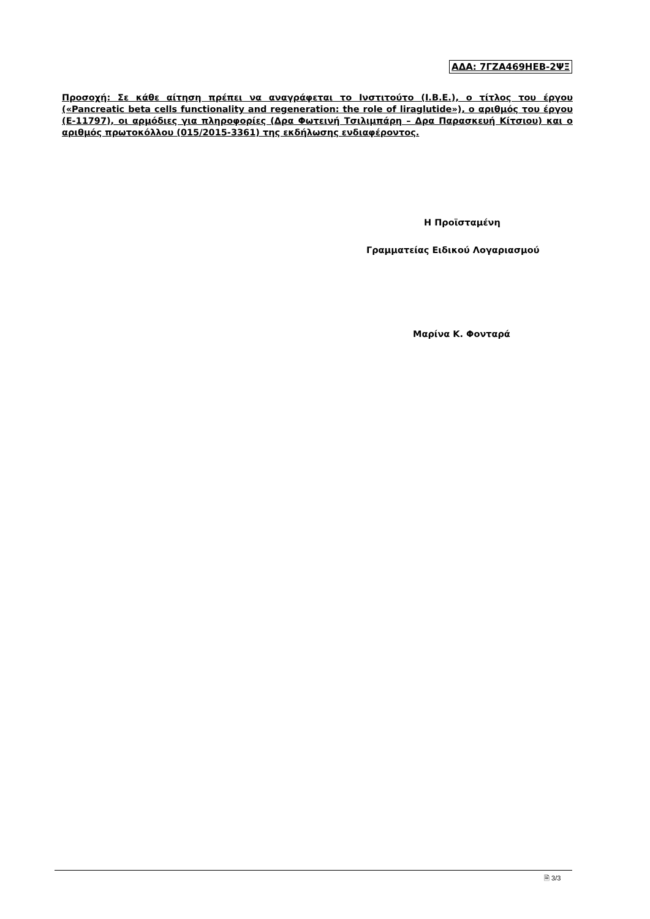ΑΔΑ: 7ΓΖΑ469ΗΕΒ-2ΨΞ
Προσοχή: Σε κάθε αίτηση πρέπει να αναγράφεται το Ινστιτούτο (Ι.Β.Ε.), ο τίτλος του έργου («Pancreatic beta cells functionality and regeneration: the role of liraglutide»), ο αριθμός του έργου (Ε-11797), οι αρμόδιες για πληροφορίες (Δρα Φωτεινή Τσιλιμπάρη – Δρα Παρασκευή Κίτσιου) και ο αριθμός πρωτοκόλλου (015/2015-3361) της εκδήλωσης ενδιαφέροντος.
Η Προϊσταμένη
Γραμματείας Ειδικού Λογαριασμού
Μαρίνα Κ. Φονταρά
🗎 3/3